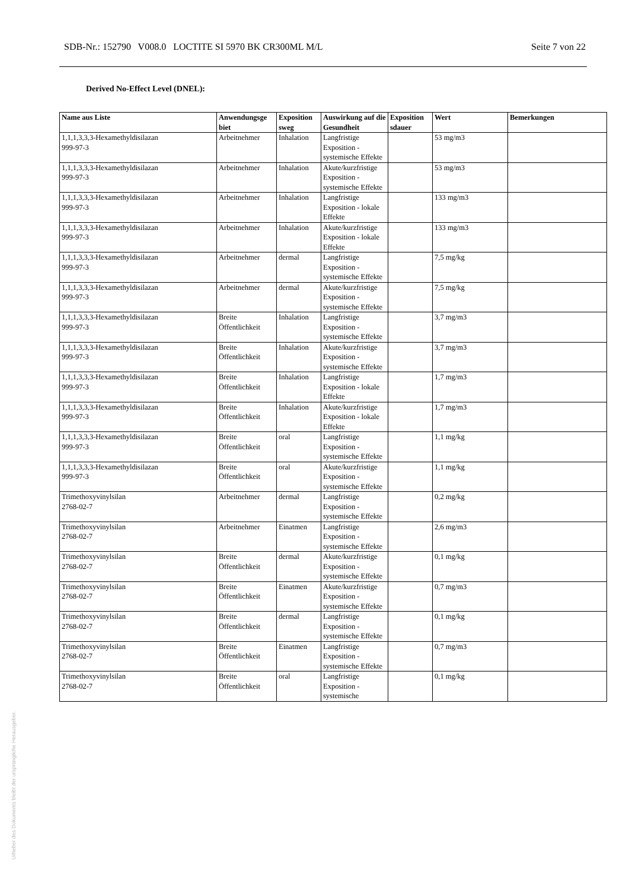SDB-Nr.: 152790 V008.0 LOCTITE SI 5970 BK CR300ML M/L Seite 7 von 22
Derived No-Effect Level (DNEL):
| Name aus Liste | Anwendungsge biet | Exposition sweg | Auswirkung auf die Gesundheit | Exposition sdauer | Wert | Bemerkungen |
| --- | --- | --- | --- | --- | --- | --- |
| 1,1,1,3,3,3-Hexamethyldisilazan 999-97-3 | Arbeitnehmer | Inhalation | Langfristige Exposition - systemische Effekte | | 53 mg/m3 | |
| 1,1,1,3,3,3-Hexamethyldisilazan 999-97-3 | Arbeitnehmer | Inhalation | Akute/kurzfristige Exposition - systemische Effekte | | 53 mg/m3 | |
| 1,1,1,3,3,3-Hexamethyldisilazan 999-97-3 | Arbeitnehmer | Inhalation | Langfristige Exposition - lokale Effekte | | 133 mg/m3 | |
| 1,1,1,3,3,3-Hexamethyldisilazan 999-97-3 | Arbeitnehmer | Inhalation | Akute/kurzfristige Exposition - lokale Effekte | | 133 mg/m3 | |
| 1,1,1,3,3,3-Hexamethyldisilazan 999-97-3 | Arbeitnehmer | dermal | Langfristige Exposition - systemische Effekte | | 7,5 mg/kg | |
| 1,1,1,3,3,3-Hexamethyldisilazan 999-97-3 | Arbeitnehmer | dermal | Akute/kurzfristige Exposition - systemische Effekte | | 7,5 mg/kg | |
| 1,1,1,3,3,3-Hexamethyldisilazan 999-97-3 | Breite Öffentlichkeit | Inhalation | Langfristige Exposition - systemische Effekte | | 3,7 mg/m3 | |
| 1,1,1,3,3,3-Hexamethyldisilazan 999-97-3 | Breite Öffentlichkeit | Inhalation | Akute/kurzfristige Exposition - systemische Effekte | | 3,7 mg/m3 | |
| 1,1,1,3,3,3-Hexamethyldisilazan 999-97-3 | Breite Öffentlichkeit | Inhalation | Langfristige Exposition - lokale Effekte | | 1,7 mg/m3 | |
| 1,1,1,3,3,3-Hexamethyldisilazan 999-97-3 | Breite Öffentlichkeit | Inhalation | Akute/kurzfristige Exposition - lokale Effekte | | 1,7 mg/m3 | |
| 1,1,1,3,3,3-Hexamethyldisilazan 999-97-3 | Breite Öffentlichkeit | oral | Langfristige Exposition - systemische Effekte | | 1,1 mg/kg | |
| 1,1,1,3,3,3-Hexamethyldisilazan 999-97-3 | Breite Öffentlichkeit | oral | Akute/kurzfristige Exposition - systemische Effekte | | 1,1 mg/kg | |
| Trimethoxyvinylsilan 2768-02-7 | Arbeitnehmer | dermal | Langfristige Exposition - systemische Effekte | | 0,2 mg/kg | |
| Trimethoxyvinylsilan 2768-02-7 | Arbeitnehmer | Einatmen | Langfristige Exposition - systemische Effekte | | 2,6 mg/m3 | |
| Trimethoxyvinylsilan 2768-02-7 | Breite Öffentlichkeit | dermal | Akute/kurzfristige Exposition - systemische Effekte | | 0,1 mg/kg | |
| Trimethoxyvinylsilan 2768-02-7 | Breite Öffentlichkeit | Einatmen | Akute/kurzfristige Exposition - systemische Effekte | | 0,7 mg/m3 | |
| Trimethoxyvinylsilan 2768-02-7 | Breite Öffentlichkeit | dermal | Langfristige Exposition - systemische Effekte | | 0,1 mg/kg | |
| Trimethoxyvinylsilan 2768-02-7 | Breite Öffentlichkeit | Einatmen | Langfristige Exposition - systemische Effekte | | 0,7 mg/m3 | |
| Trimethoxyvinylsilan 2768-02-7 | Breite Öffentlichkeit | oral | Langfristige Exposition - systemische | | 0,1 mg/kg | |
Urheber des Dokuments bleibt der ursprüngliche Herausgeber.